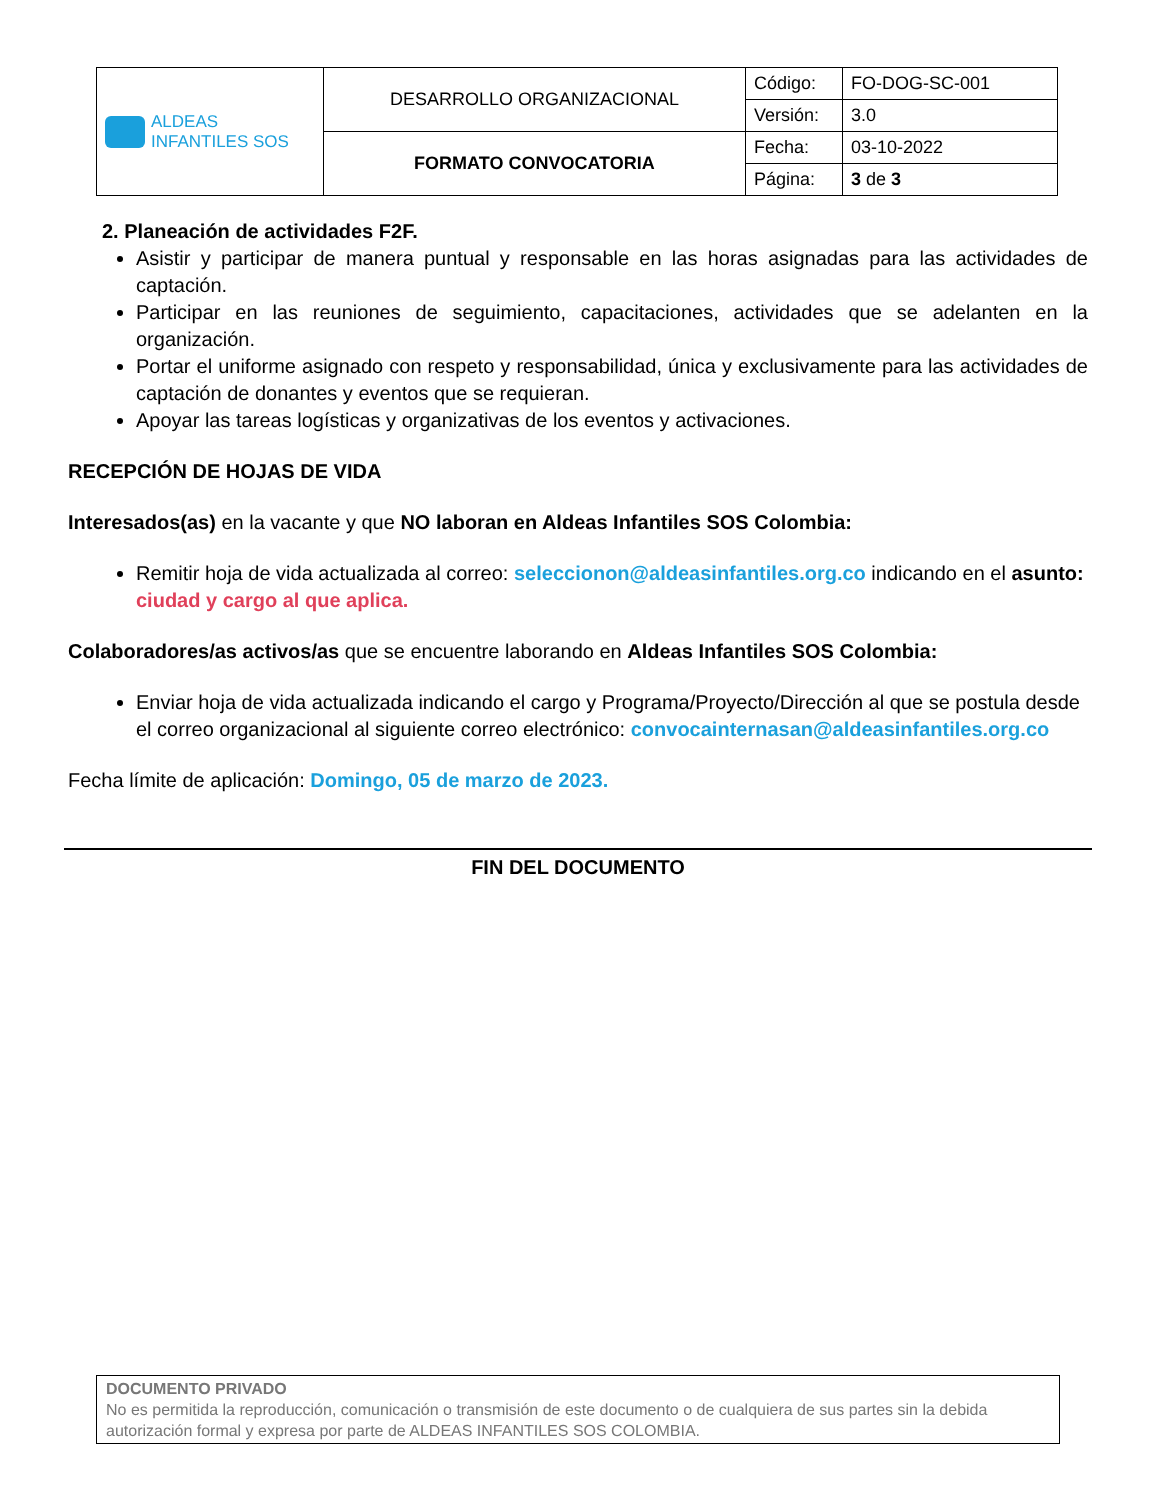| ALDEAS INFANTILES SOS | DESARROLLO ORGANIZACIONAL | Código: | FO-DOG-SC-001 |
| | | Versión: | 3.0 |
| | FORMATO CONVOCATORIA | Fecha: | 03-10-2022 |
| | | Página: | 3 de 3 |
2. Planeación de actividades F2F.
Asistir y participar de manera puntual y responsable en las horas asignadas para las actividades de captación.
Participar en las reuniones de seguimiento, capacitaciones, actividades que se adelanten en la organización.
Portar el uniforme asignado con respeto y responsabilidad, única y exclusivamente para las actividades de captación de donantes y eventos que se requieran.
Apoyar las tareas logísticas y organizativas de los eventos y activaciones.
RECEPCIÓN DE HOJAS DE VIDA
Interesados(as) en la vacante y que NO laboran en Aldeas Infantiles SOS Colombia:
Remitir hoja de vida actualizada al correo: seleccionon@aldeasinfantiles.org.co indicando en el asunto: ciudad y cargo al que aplica.
Colaboradores/as activos/as que se encuentre laborando en Aldeas Infantiles SOS Colombia:
Enviar hoja de vida actualizada indicando el cargo y Programa/Proyecto/Dirección al que se postula desde el correo organizacional al siguiente correo electrónico: convocainternasan@aldeasinfantiles.org.co
Fecha límite de aplicación: Domingo, 05 de marzo de 2023.
FIN DEL DOCUMENTO
DOCUMENTO PRIVADO
No es permitida la reproducción, comunicación o transmisión de este documento o de cualquiera de sus partes sin la debida autorización formal y expresa por parte de ALDEAS INFANTILES SOS COLOMBIA.